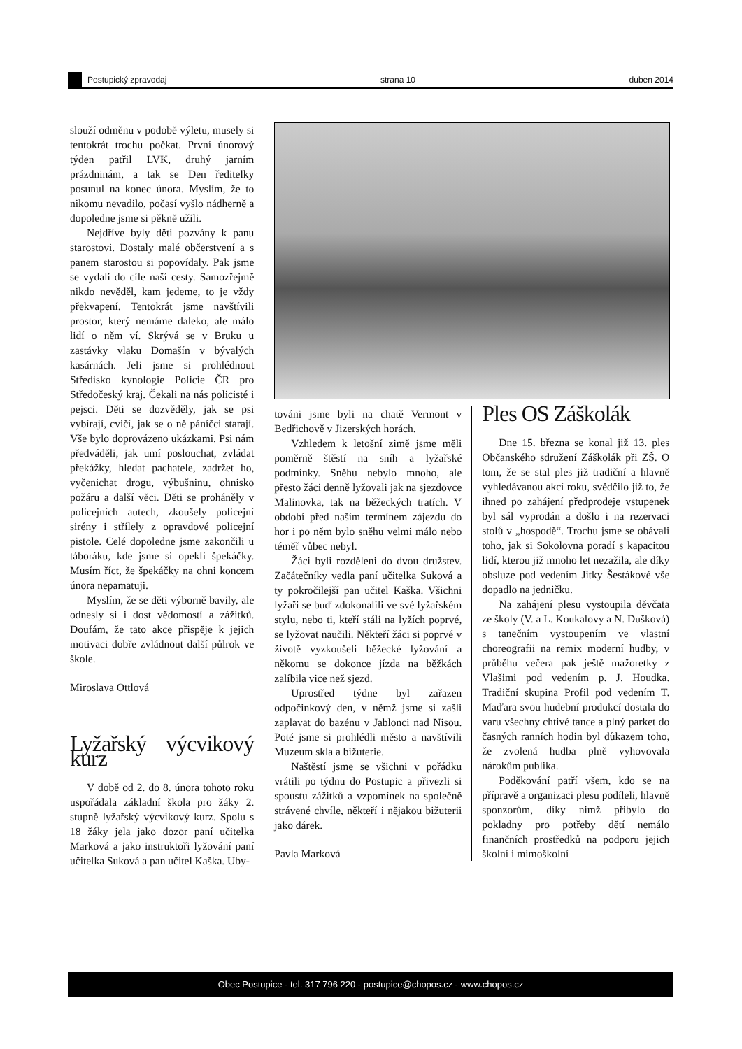Postupický zpravodaj strana 10 duben 2014
slouží odměnu v podobě výletu, musely si tentokrát trochu počkat. První únorový týden patřil LVK, druhý jarním prázdninám, a tak se Den ředitelky posunul na konec února. Myslím, že to nikomu nevadilo, počasí vyšlo nádherně a dopoledne jsme si pěkně užili.
Nejdříve byly děti pozvány k panu starostovi. Dostaly malé občerstvení a s panem starostou si popovídaly. Pak jsme se vydali do cíle naší cesty. Samozřejmě nikdo nevěděl, kam jedeme, to je vždy překvapení. Tentokrát jsme navštívili prostor, který nemáme daleko, ale málo lidí o něm ví. Skrývá se v Bruku u zastávky vlaku Domašín v bývalých kasárnách. Jeli jsme si prohlédnout Středisko kynologie Policie ČR pro Středočeský kraj. Čekali na nás policisté i pejsci. Děti se dozvěděly, jak se psi vybírají, cvičí, jak se o ně páníčci starají. Vše bylo doprovázeno ukázkami. Psi nám předváděli, jak umí poslouchat, zvládat překážky, hledat pachatele, zadržet ho, vyčenichat drogu, výbušninu, ohnisko požáru a další věci. Děti se proháněly v policejních autech, zkoušely policejní sirény i střílely z opravdové policejní pistole. Celé dopoledne jsme zakončili u táboráku, kde jsme si opekli špekáčky. Musím říct, že špekáčky na ohni koncem února nepamatuji.
Myslím, že se děti výborně bavily, ale odnesly si i dost vědomostí a zážitků. Doufám, že tato akce přispěje k jejich motivaci dobře zvládnout další půlrok ve škole.
Miroslava Ottlová
Lyžařský výcvikový kurz
V době od 2. do 8. února tohoto roku uspořádala základní škola pro žáky 2. stupně lyžařský výcvikový kurz. Spolu s 18 žáky jela jako dozor paní učitelka Marková a jako instruktoři lyžování paní učitelka Suková a pan učitel Kaška. Uby-
továni jsme byli na chatě Vermont v Bedřichově v Jizerských horách.
Vzhledem k letošní zimě jsme měli poměrně štěstí na sníh a lyžařské podmínky. Sněhu nebylo mnoho, ale přesto žáci denně lyžovali jak na sjezdovce Malinovka, tak na běžeckých tratích. V období před naším termínem zájezdu do hor i po něm bylo sněhu velmi málo nebo téměř vůbec nebyl.
Žáci byli rozděleni do dvou družstev. Začátečníky vedla paní učitelka Suková a ty pokročilejší pan učitel Kaška. Všichni lyžaři se buď zdokonalili ve své lyžařském stylu, nebo ti, kteří stáli na lyžích poprvé, se lyžovat naučili. Někteří žáci si poprvé v životě vyzkoušeli běžecké lyžování a někomu se dokonce jízda na běžkách zalíbila vice než sjezd.
Uprostřed týdne byl zařazen odpočinkový den, v němž jsme si zašli zaplavat do bazénu v Jablonci nad Nisou. Poté jsme si prohlédli město a navštívili Muzeum skla a bižuterie.
Naštěstí jsme se všichni v pořádku vrátili po týdnu do Postupic a přivezli si spoustu zážitků a vzpomínek na společně strávené chvíle, někteří i nějakou bižuterii jako dárek.
Pavla Marková
Ples OS Záškolák
Dne 15. března se konal již 13. ples Občanského sdružení Záškolák při ZŠ. O tom, že se stal ples již tradiční a hlavně vyhledávanou akcí roku, svědčilo již to, že ihned po zahájení předprodeje vstupenek byl sál vyprodán a došlo i na rezervaci stolů v „hospodě“. Trochu jsme se obávali toho, jak si Sokolovna poradí s kapacitou lidí, kterou již mnoho let nezažila, ale díky obsluze pod vedením Jitky Šestákové vše dopadlo na jedničku.
Na zahájení plesu vystoupila děvčata ze školy (V. a L. Koukalovy a N. Dušková) s tanečním vystoupením ve vlastní choreografii na remix moderní hudby, v průběhu večera pak ještě mažoretky z Vlašimi pod vedením p. J. Houdka. Tradiční skupina Profil pod vedením T. Maďara svou hudební produkcí dostala do varu všechny chtivé tance a plný parket do časných ranních hodin byl důkazem toho, že zvolená hudba plně vyhovovala nárokům publika.
Poděkování patří všem, kdo se na přípravě a organizaci plesu podíleli, hlavně sponzorům, díky nimž přibylo do pokladny pro potřeby dětí nemálo finančních prostředků na podporu jejich školní i mimoškolní
Obec Postupice - tel. 317 796 220 - postupice@chopos.cz - www.chopos.cz